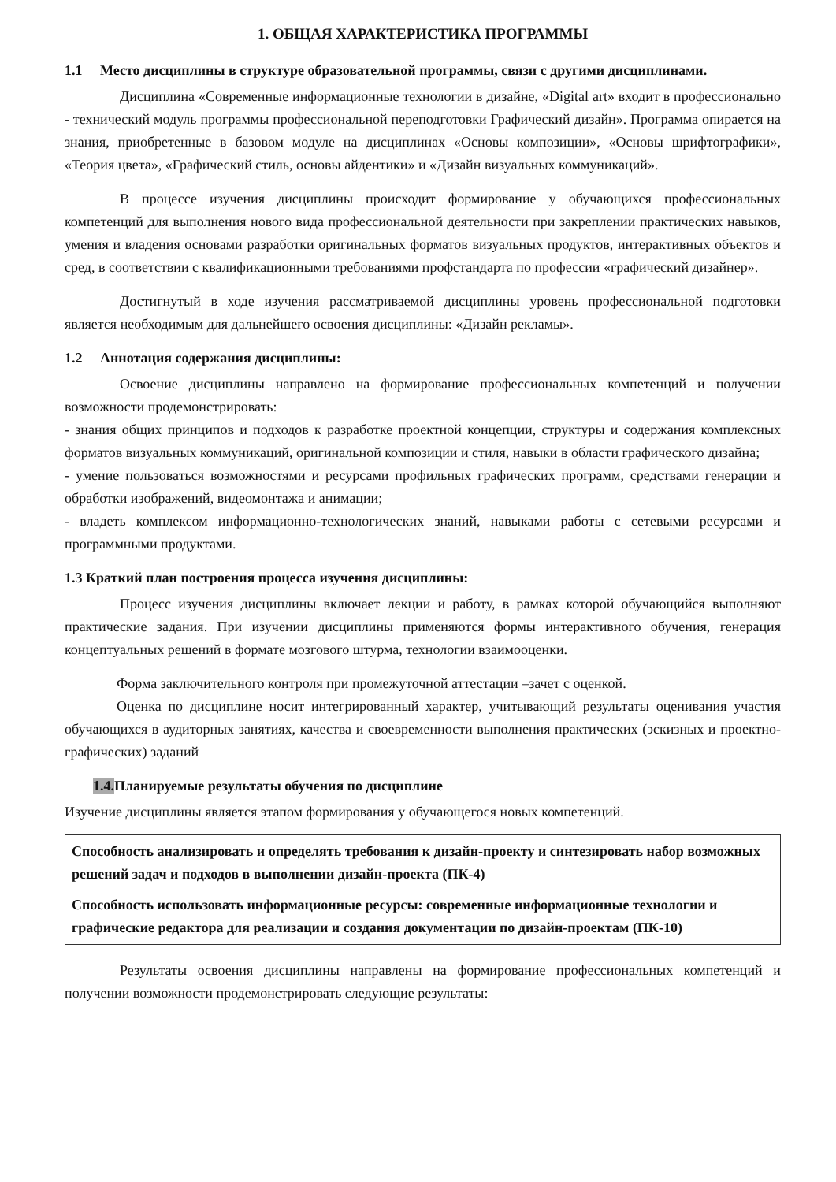1. ОБЩАЯ ХАРАКТЕРИСТИКА ПРОГРАММЫ
1.1 Место дисциплины в структуре образовательной программы, связи с другими дисциплинами.
Дисциплина «Современные информационные технологии в дизайне, «Digital art» входит в профессионально - технический модуль программы профессиональной переподготовки Графический дизайн». Программа опирается на знания, приобретенные в базовом модуле на дисциплинах «Основы композиции», «Основы шрифтографики», «Теория цвета», «Графический стиль, основы айдентики» и «Дизайн визуальных коммуникаций».
В процессе изучения дисциплины происходит формирование у обучающихся профессиональных компетенций для выполнения нового вида профессиональной деятельности при закреплении практических навыков, умения и владения основами разработки оригинальных форматов визуальных продуктов, интерактивных объектов и сред, в соответствии с квалификационными требованиями профстандарта по профессии «графический дизайнер».
Достигнутый в ходе изучения рассматриваемой дисциплины уровень профессиональной подготовки является необходимым для дальнейшего освоения дисциплины: «Дизайн рекламы».
1.2 Аннотация содержания дисциплины:
Освоение дисциплины направлено на формирование профессиональных компетенций и получении возможности продемонстрировать:
- знания общих принципов и подходов к разработке проектной концепции, структуры и содержания комплексных форматов визуальных коммуникаций, оригинальной композиции и стиля, навыки в области графического дизайна;
- умение пользоваться возможностями и ресурсами профильных графических программ, средствами генерации и обработки изображений, видеомонтажа и анимации;
- владеть комплексом информационно-технологических знаний, навыками работы с сетевыми ресурсами и программными продуктами.
1.3 Краткий план построения процесса изучения дисциплины:
Процесс изучения дисциплины включает лекции и работу, в рамках которой обучающийся выполняют практические задания. При изучении дисциплины применяются формы интерактивного обучения, генерация концептуальных решений в формате мозгового штурма, технологии взаимооценки.
Форма заключительного контроля при промежуточной аттестации –зачет с оценкой.
Оценка по дисциплине носит интегрированный характер, учитывающий результаты оценивания участия обучающихся в аудиторных занятиях, качества и своевременности выполнения практических (эскизных и проектно-графических) заданий
1.4. Планируемые результаты обучения по дисциплине
Изучение дисциплины является этапом формирования у обучающегося новых компетенций.
Способность анализировать и определять требования к дизайн-проекту и синтезировать набор возможных решений задач и подходов в выполнении дизайн-проекта (ПК-4)
Способность использовать информационные ресурсы: современные информационные технологии и графические редактора для реализации и создания документации по дизайн-проектам (ПК-10)
Результаты освоения дисциплины направлены на формирование профессиональных компетенций и получении возможности продемонстрировать следующие результаты: